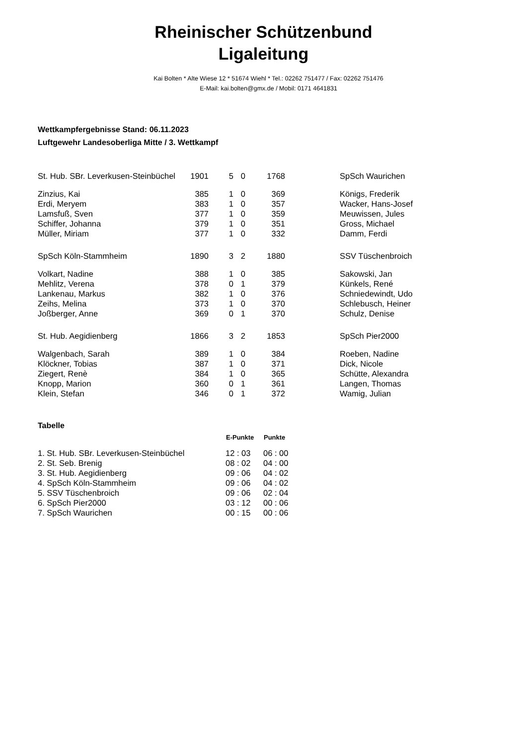Rheinischer Schützenbund
Ligaleitung
Kai Bolten * Alte Wiese 12 * 51674 Wiehl * Tel.: 02262 751477 / Fax: 02262 751476
E-Mail: kai.bolten@gmx.de / Mobil: 0171 4641831
Wettkampfergebnisse Stand: 06.11.2023
Luftgewehr Landesoberliga Mitte / 3. Wettkampf
| St. Hub. SBr. Leverkusen-Steinbüchel | 1901 | 5 | 0 | 1768 | | SpSch Waurichen |
| Zinzius, Kai | 385 | 1 | 0 | 369 | | Königs, Frederik |
| Erdi, Meryem | 383 | 1 | 0 | 357 | | Wacker, Hans-Josef |
| Lamsfuß, Sven | 377 | 1 | 0 | 359 | | Meuwissen, Jules |
| Schiffer, Johanna | 379 | 1 | 0 | 351 | | Gross, Michael |
| Müller, Miriam | 377 | 1 | 0 | 332 | | Damm, Ferdi |
| SpSch Köln-Stammheim | 1890 | 3 | 2 | 1880 | | SSV Tüschenbroich |
| Volkart, Nadine | 388 | 1 | 0 | 385 | | Sakowski, Jan |
| Mehlitz, Verena | 378 | 0 | 1 | 379 | | Künkels, René |
| Lankenau, Markus | 382 | 1 | 0 | 376 | | Schniedewindt, Udo |
| Zeihs, Melina | 373 | 1 | 0 | 370 | | Schlebusch, Heiner |
| Joßberger, Anne | 369 | 0 | 1 | 370 | | Schulz, Denise |
| St. Hub. Aegidienberg | 1866 | 3 | 2 | 1853 | | SpSch Pier2000 |
| Walgenbach, Sarah | 389 | 1 | 0 | 384 | | Roeben, Nadine |
| Klöckner, Tobias | 387 | 1 | 0 | 371 | | Dick, Nicole |
| Ziegert, Renè | 384 | 1 | 0 | 365 | | Schütte, Alexandra |
| Knopp, Marion | 360 | 0 | 1 | 361 | | Langen, Thomas |
| Klein, Stefan | 346 | 0 | 1 | 372 | | Wamig, Julian |
Tabelle
| | E-Punkte | Punkte |
| 1. St. Hub. SBr. Leverkusen-Steinbüchel | 12 : 03 | 06 : 00 |
| 2. St. Seb. Brenig | 08 : 02 | 04 : 00 |
| 3. St. Hub. Aegidienberg | 09 : 06 | 04 : 02 |
| 4. SpSch Köln-Stammheim | 09 : 06 | 04 : 02 |
| 5. SSV Tüschenbroich | 09 : 06 | 02 : 04 |
| 6. SpSch Pier2000 | 03 : 12 | 00 : 06 |
| 7. SpSch Waurichen | 00 : 15 | 00 : 06 |